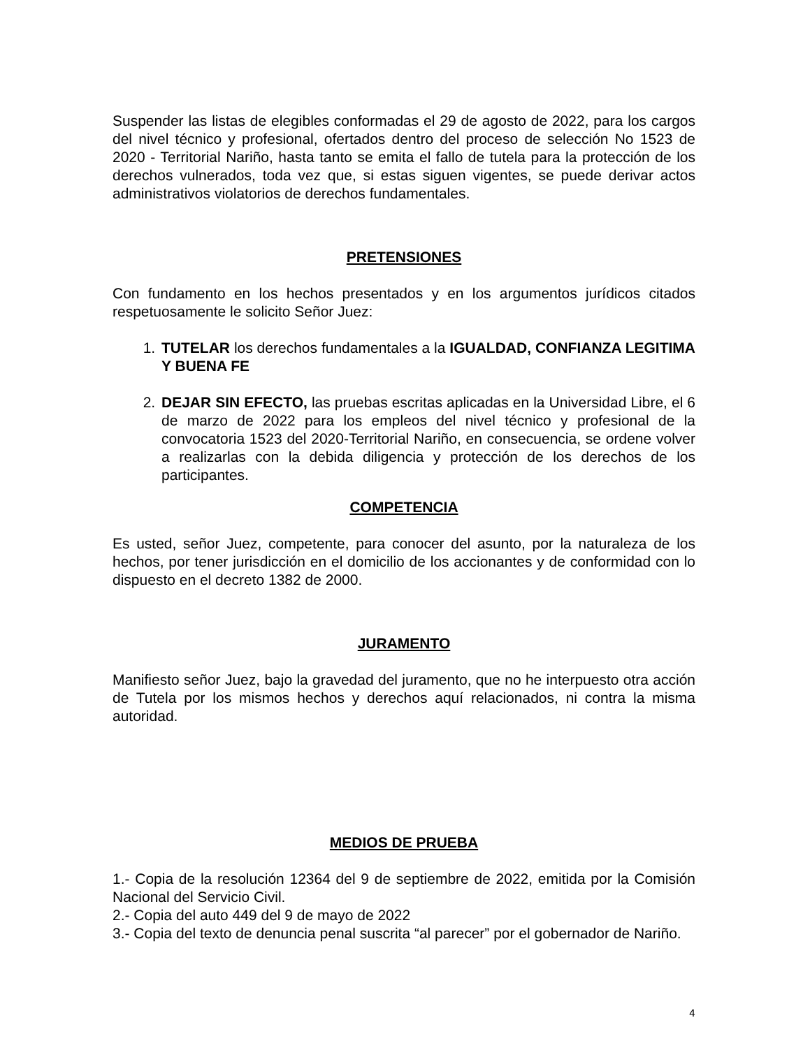Suspender las listas de elegibles conformadas el 29 de agosto de 2022, para los cargos del nivel técnico y profesional, ofertados dentro del proceso de selección No 1523 de 2020 - Territorial Nariño, hasta tanto se emita el fallo de tutela para la protección de los derechos vulnerados, toda vez que, si estas siguen vigentes, se puede derivar actos administrativos violatorios de derechos fundamentales.
PRETENSIONES
Con fundamento en los hechos presentados y en los argumentos jurídicos citados respetuosamente le solicito Señor Juez:
1. TUTELAR los derechos fundamentales a la IGUALDAD, CONFIANZA LEGITIMA Y BUENA FE
2. DEJAR SIN EFECTO, las pruebas escritas aplicadas en la Universidad Libre, el 6 de marzo de 2022 para los empleos del nivel técnico y profesional de la convocatoria 1523 del 2020-Territorial Nariño, en consecuencia, se ordene volver a realizarlas con la debida diligencia y protección de los derechos de los participantes.
COMPETENCIA
Es usted, señor Juez, competente, para conocer del asunto, por la naturaleza de los hechos, por tener jurisdicción en el domicilio de los accionantes y de conformidad con lo dispuesto en el decreto 1382 de 2000.
JURAMENTO
Manifiesto señor Juez, bajo la gravedad del juramento, que no he interpuesto otra acción de Tutela por los mismos hechos y derechos aquí relacionados, ni contra la misma autoridad.
MEDIOS DE PRUEBA
1.- Copia de la resolución 12364 del 9 de septiembre de 2022, emitida por la Comisión Nacional del Servicio Civil.
2.- Copia del auto 449 del 9 de mayo de 2022
3.- Copia del texto de denuncia penal suscrita “al parecer” por el gobernador de Nariño.
4